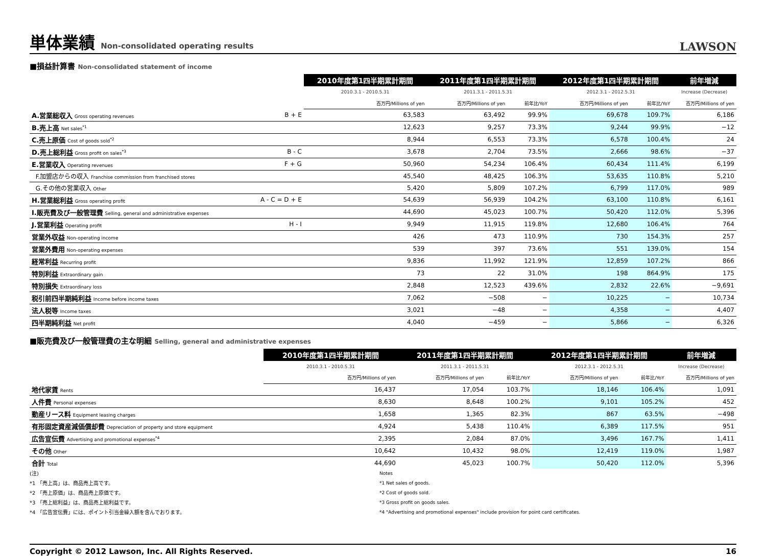単体業績 Non-consolidated operating results
LAWSON
■損益計算書 Non-consolidated statement of income
| | | 2010年度第1四半期累計期間 | 2011年度第1四半期累計期間 | | 2012年度第1四半期累計期間 | | 前年増減 |
| --- | --- | --- | --- | --- | --- | --- | --- |
| | | 2010.3.1 - 2010.5.31 | 2011.3.1 - 2011.5.31 | | 2012.3.1 - 2012.5.31 | | Increase (Decrease) |
| | | 百万円/Millions of yen | 百万円/Millions of yen | 前年比/YoY | 百万円/Millions of yen | 前年比/YoY | 百万円/Millions of yen |
| A.営業総収入 Gross operating revenues | B + E | 63,583 | 63,492 | 99.9% | 69,678 | 109.7% | 6,186 |
| B.売上高 Net sales<sup>*1</sup> | | 12,623 | 9,257 | 73.3% | 9,244 | 99.9% | −12 |
| C.売上原価 Cost of goods sold<sup>*2</sup> | | 8,944 | 6,553 | 73.3% | 6,578 | 100.4% | 24 |
| D.売上総利益 Gross profit on sales<sup>*3</sup> | B - C | 3,678 | 2,704 | 73.5% | 2,666 | 98.6% | −37 |
| E.営業収入 Operating revenues | F + G | 50,960 | 54,234 | 106.4% | 60,434 | 111.4% | 6,199 |
| F.加盟店からの収入 Franchise commission from franchised stores | | 45,540 | 48,425 | 106.3% | 53,635 | 110.8% | 5,210 |
| G.その他の営業収入 Other | | 5,420 | 5,809 | 107.2% | 6,799 | 117.0% | 989 |
| H.営業総利益 Gross operating profit | A - C = D + E | 54,639 | 56,939 | 104.2% | 63,100 | 110.8% | 6,161 |
| I.販売費及び一般管理費 Selling, general and administrative expenses | | 44,690 | 45,023 | 100.7% | 50,420 | 112.0% | 5,396 |
| J.営業利益 Operating profit | H - I | 9,949 | 11,915 | 119.8% | 12,680 | 106.4% | 764 |
| 営業外収益 Non-operating income | | 426 | 473 | 110.9% | 730 | 154.3% | 257 |
| 営業外費用 Non-operating expenses | | 539 | 397 | 73.6% | 551 | 139.0% | 154 |
| 経常利益 Recurring profit | | 9,836 | 11,992 | 121.9% | 12,859 | 107.2% | 866 |
| 特別利益 Extraordinary gain | | 73 | 22 | 31.0% | 198 | 864.9% | 175 |
| 特別損失 Extraordinary loss | | 2,848 | 12,523 | 439.6% | 2,832 | 22.6% | −9,691 |
| 税引前四半期純利益 Income before income taxes | | 7,062 | −508 | − | 10,225 | − | 10,734 |
| 法人税等 Income taxes | | 3,021 | −48 | − | 4,358 | − | 4,407 |
| 四半期純利益 Net profit | | 4,040 | −459 | − | 5,866 | − | 6,326 |
■販売費及び一般管理費の主な明細 Selling, general and administrative expenses
| | 2010年度第1四半期累計期間 | 2011年度第1四半期累計期間 | | 2012年度第1四半期累計期間 | | 前年増減 |
| --- | --- | --- | --- | --- | --- | --- |
| | 2010.3.1 - 2010.5.31 | 2011.3.1 - 2011.5.31 | | 2012.3.1 - 2012.5.31 | | Increase (Decrease) |
| | 百万円/Millions of yen | 百万円/Millions of yen | 前年比/YoY | 百万円/Millions of yen | 前年比/YoY | 百万円/Millions of yen |
| 地代家賃 Rents | 16,437 | 17,054 | 103.7% | 18,146 | 106.4% | 1,091 |
| 人件費 Personal expenses | 8,630 | 8,648 | 100.2% | 9,101 | 105.2% | 452 |
| 動産リース料 Equipment leasing charges | 1,658 | 1,365 | 82.3% | 867 | 63.5% | −498 |
| 有形固定資産減価償却費 Depreciation of property and store equipment | 4,924 | 5,438 | 110.4% | 6,389 | 117.5% | 951 |
| 広告宣伝費 Advertising and promotional expenses<sup>*4</sup> | 2,395 | 2,084 | 87.0% | 3,496 | 167.7% | 1,411 |
| その他 Other | 10,642 | 10,432 | 98.0% | 12,419 | 119.0% | 1,987 |
| 合計 Total | 44,690 | 45,023 | 100.7% | 50,420 | 112.0% | 5,396 |
(注)
*1 「売上高」は、商品売上高です。
*2 「売上原価」は、商品売上原価です。
*3 「売上総利益」は、商品売上総利益です。
*4 「広告宣伝費」には、ポイント引当金繰入額を含んでおります。
Notes
*1 Net sales of goods.
*2 Cost of goods sold.
*3 Gross profit on goods sales.
*4 "Advertising and promotional expenses" include provision for point card certificates.
Copyright © 2012 Lawson, Inc. All Rights Reserved. 16